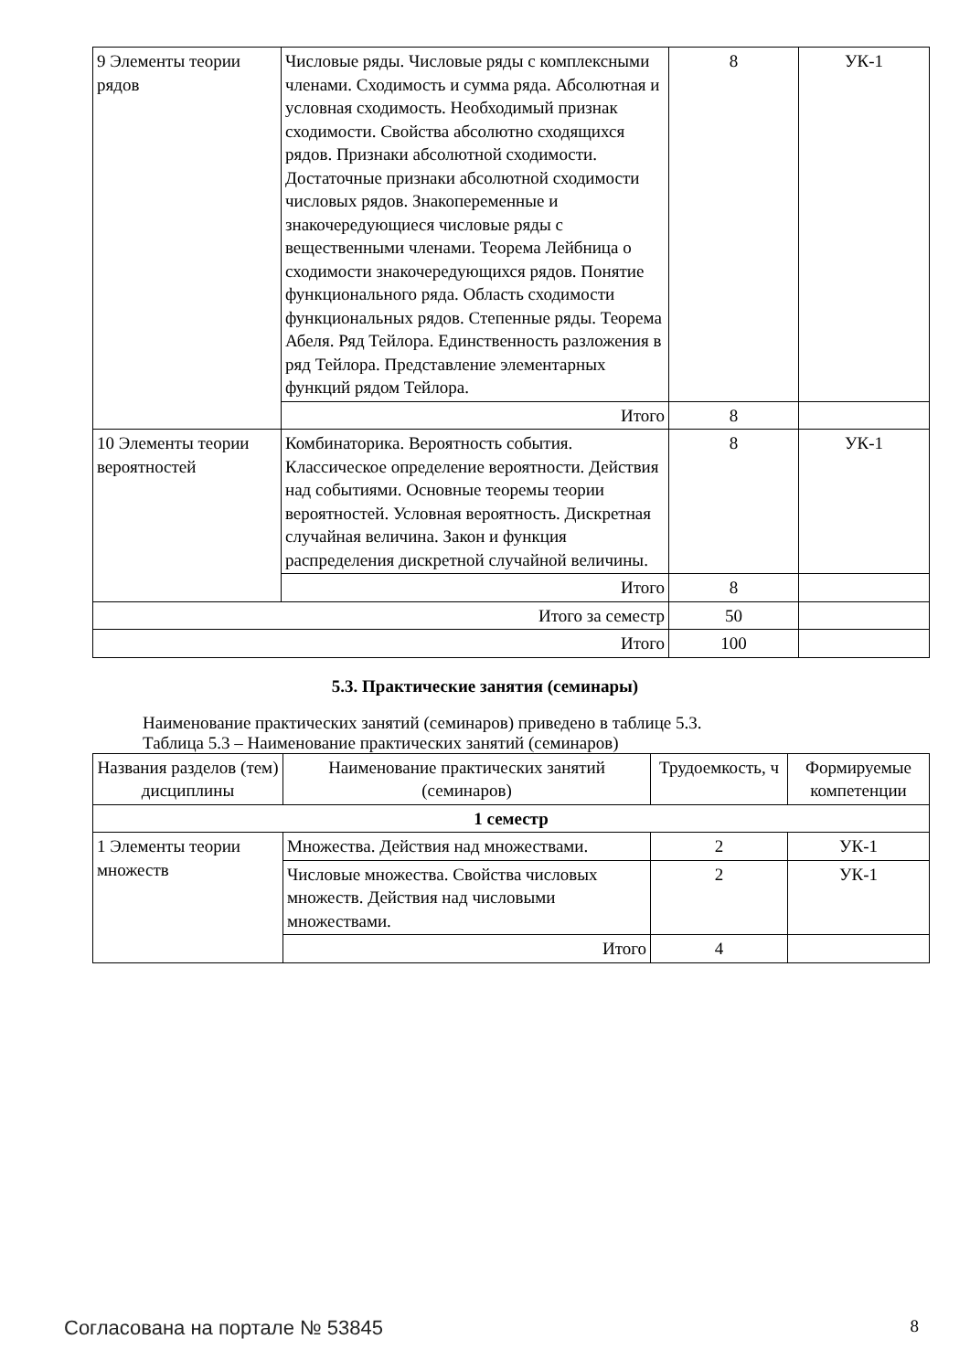| 9 Элементы теории рядов | Числовые ряды. Числовые ряды с комплексными членами. Сходимость и сумма ряда. Абсолютная и условная сходимость. Необходимый признак сходимости. Свойства абсолютно сходящихся рядов. Признаки абсолютной сходимости. Достаточные признаки абсолютной сходимости числовых рядов. Знакопеременные и знакочередующиеся числовые ряды с вещественными членами. Теорема Лейбница о сходимости знакочередующихся рядов. Понятие функционального ряда. Область сходимости функциональных рядов. Степенные ряды. Теорема Абеля. Ряд Тейлора. Единственность разложения в ряд Тейлора. Представление элементарных функций рядом Тейлора. | 8 | УК-1 |
| | Итого | 8 | |
| 10 Элементы теории вероятностей | Комбинаторика. Вероятность события. Классическое определение вероятности. Действия над событиями. Основные теоремы теории вероятностей. Условная вероятность. Дискретная случайная величина. Закон и функция распределения дискретной случайной величины. | 8 | УК-1 |
| | Итого | 8 | |
| Итого за семестр | | 50 | |
| Итого | | 100 | |
5.3. Практические занятия (семинары)
Наименование практических занятий (семинаров) приведено в таблице 5.3.
Таблица 5.3 – Наименование практических занятий (семинаров)
| Названия разделов (тем) дисциплины | Наименование практических занятий (семинаров) | Трудоемкость, ч | Формируемые компетенции |
| --- | --- | --- | --- |
| 1 семестр | | | |
| 1 Элементы теории множеств | Множества. Действия над множествами. | 2 | УК-1 |
| | Числовые множества. Свойства числовых множеств. Действия над числовыми множествами. | 2 | УК-1 |
| | Итого | 4 | |
Согласована на портале № 53845 8